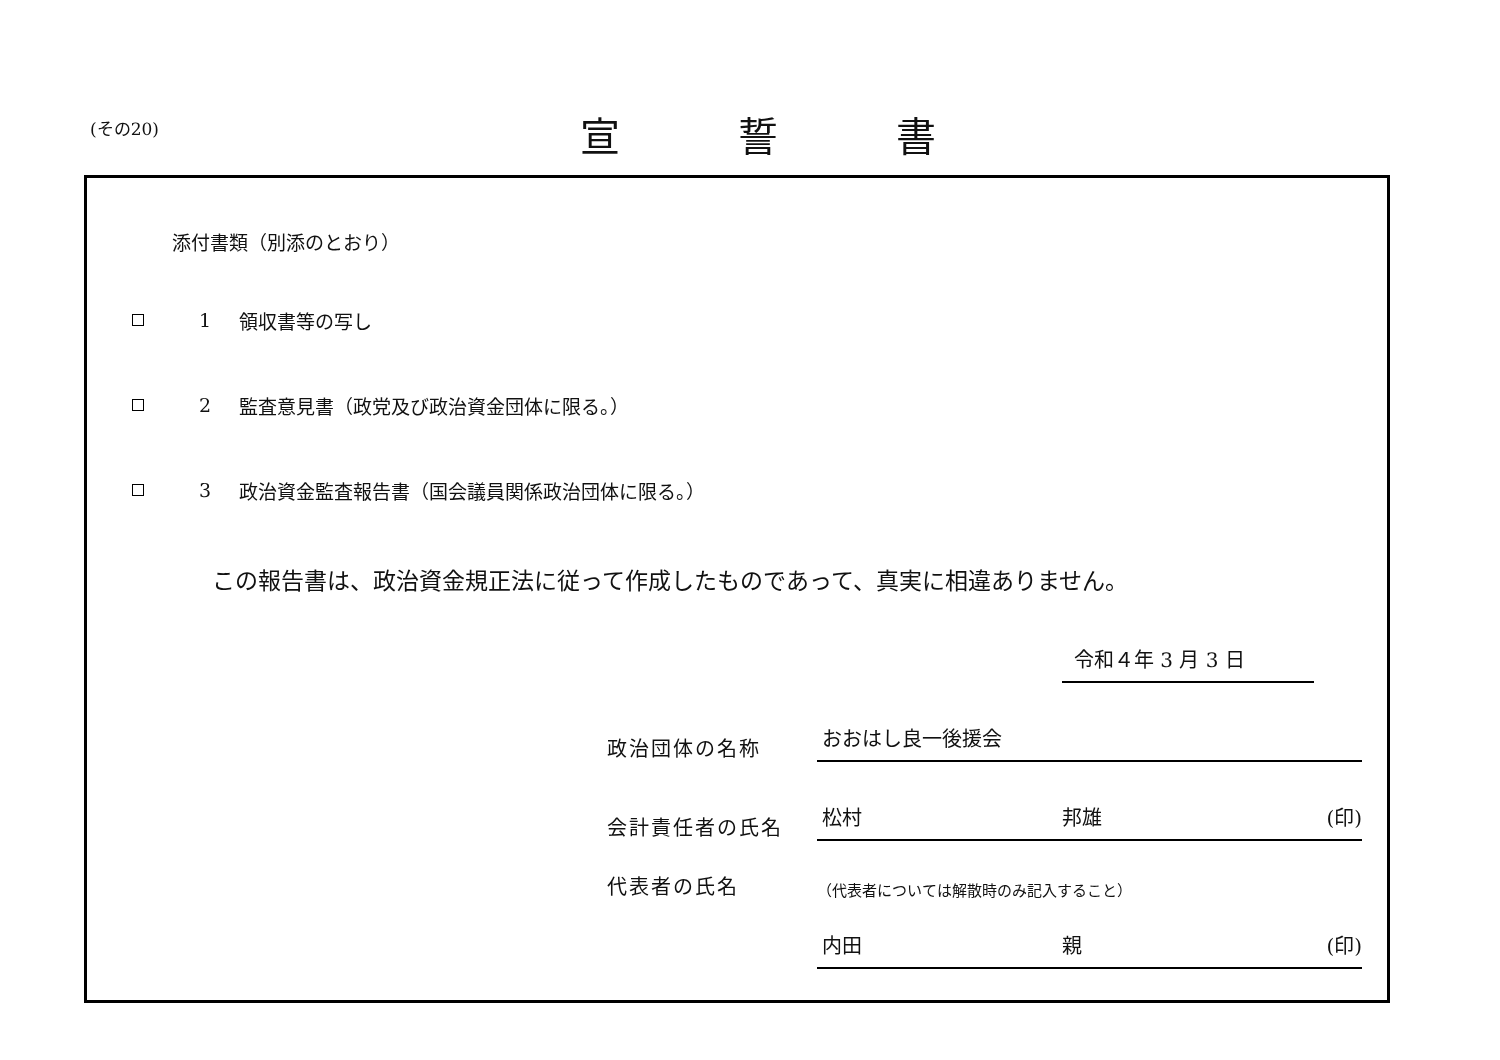(その20) 宣誓書
添付書類（別添のとおり）
1 領収書等の写し
2
監査意見書（政党及び政治資金団体に限る。）
3
政治資金監査報告書（国会議員関係政治団体に限る。）
この報告書は、政治資金規正法に従って作成したものであって、真実に相違ありません。
令和４年 3 月 3 日
政治団体の名称
おおはし良一後援会
会計責任者の氏名
松村 邦雄 (印)
代表者の氏名
（代表者については解散時のみ記入すること）
内田 親 (印)